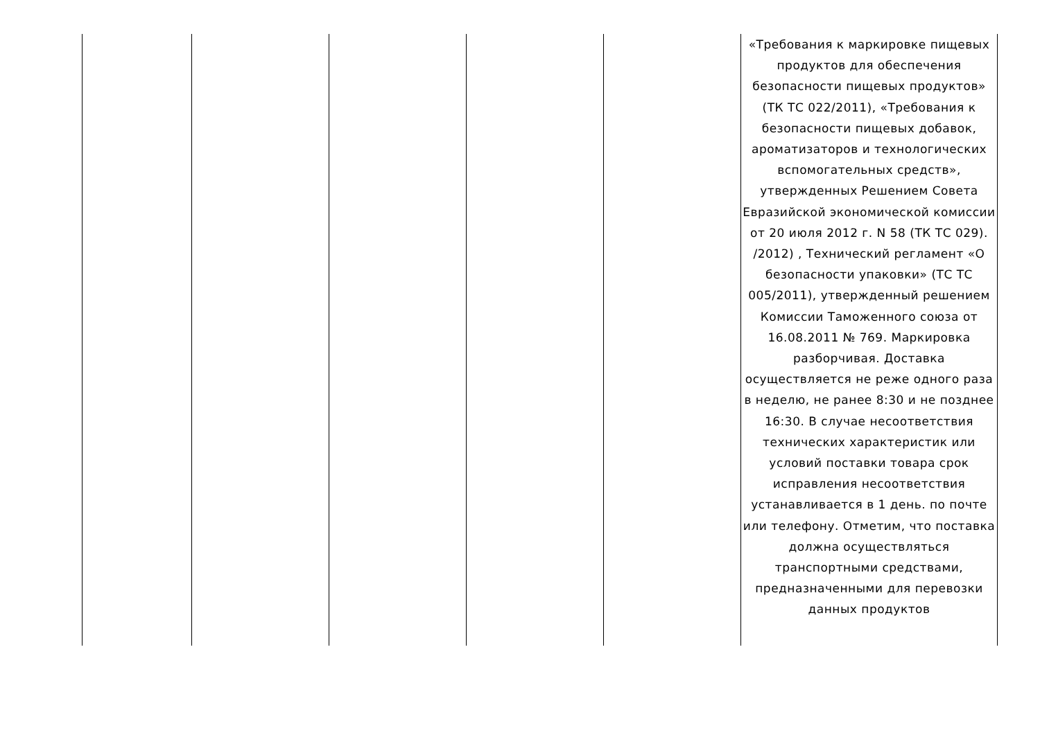| | | | | | «Требования к маркировке пищевых продуктов для обеспечения безопасности пищевых продуктов» (ТК ТС 022/2011), «Требования к безопасности пищевых добавок, ароматизаторов и технологических вспомогательных средств», утвержденных Решением Совета Евразийской экономической комиссии от 20 июля 2012 г. N 58 (ТК ТС 029). /2012) , Технический регламент «О безопасности упаковки» (ТС ТС 005/2011), утвержденный решением Комиссии Таможенного союза от 16.08.2011 № 769. Маркировка разборчивая. Доставка осуществляется не реже одного раза в неделю, не ранее 8:30 и не позднее 16:30. В случае несоответствия технических характеристик или условий поставки товара срок исправления несоответствия устанавливается в 1 день. по почте или телефону. Отметим, что поставка должна осуществляться транспортными средствами, предназначенными для перевозки данных продуктов |